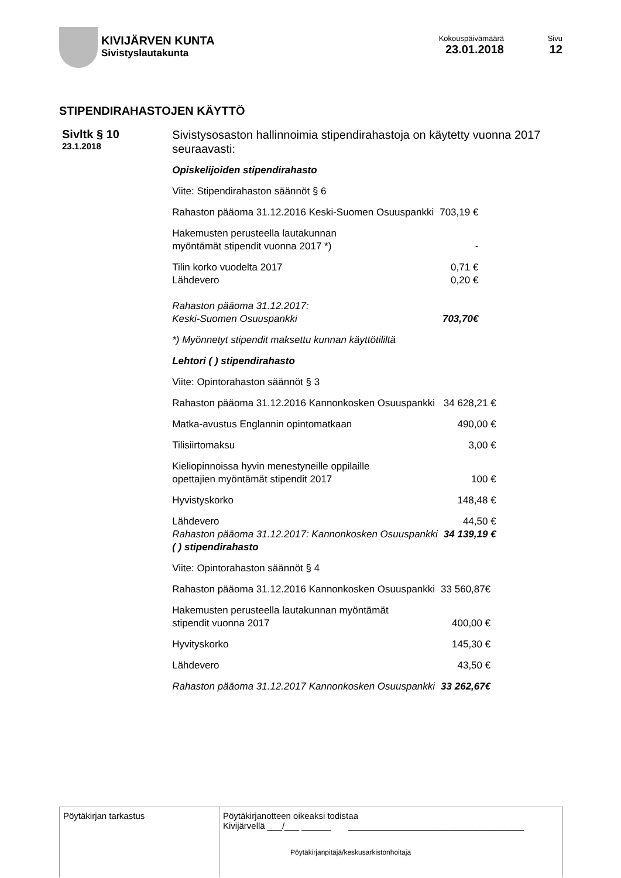KIVIJÄRVEN KUNTA
Sivistyslautakunta
Kokouspäivämäärä
23.01.2018
Sivu
12
STIPENDIRAHASTOJEN KÄYTTÖ
Sivltk § 10
23.1.2018
Sivistysosaston hallinnoimia stipendirahastoja on käytetty vuonna 2017 seuraavasti:
Opiskelijoiden stipendirahasto
Viite: Stipendirahaston säännöt § 6
| Rahaston pääoma 31.12.2016 Keski-Suomen Osuuspankki | 703,19 € |
| Hakemusten perusteella lautakunnan myöntämät stipendit vuonna 2017 *) | - |
| Tilin korko vuodelta 2017 | 0,71 € |
| Lähdevero | 0,20 € |
| Rahaston pääoma 31.12.2017: Keski-Suomen Osuuspankki | 703,70€ |
*) Myönnetyt stipendit maksettu kunnan käyttötililtä
Lehtori ( ) stipendirahasto
Viite: Opintorahaston säännöt § 3
| Rahaston pääoma 31.12.2016 Kannonkosken Osuuspankki | 34 628,21 € |
| Matka-avustus Englannin opintomatkaan | 490,00 € |
| Tilisiirtomaksu | 3,00 € |
| Kieliopinnoissa hyvin menestyneille oppilaille opettajien myöntämät stipendit 2017 | 100 € |
| Hyvistyskorko | 148,48 € |
| Lähdevero | 44,50 € |
| Rahaston pääoma 31.12.2017: Kannonkosken Osuuspankki | 34 139,19 € |
( ) stipendirahasto
Viite: Opintorahaston säännöt § 4
| Rahaston pääoma 31.12.2016 Kannonkosken Osuuspankki | 33 560,87€ |
| Hakemusten perusteella lautakunnan myöntämät stipendit vuonna 2017 | 400,00 € |
| Hyvityskorko | 145,30 € |
| Lähdevero | 43,50 € |
| Rahaston pääoma 31.12.2017 Kannonkosken Osuuspankki | 33 262,67€ |
Pöytäkirjan tarkastus Pöytäkirjanotteen oikeaksi todistaa
Kivijärvellä ___/___ ______ ____________________________________
Pöytäkirjanpitäjä/keskusarkistonhoitaja